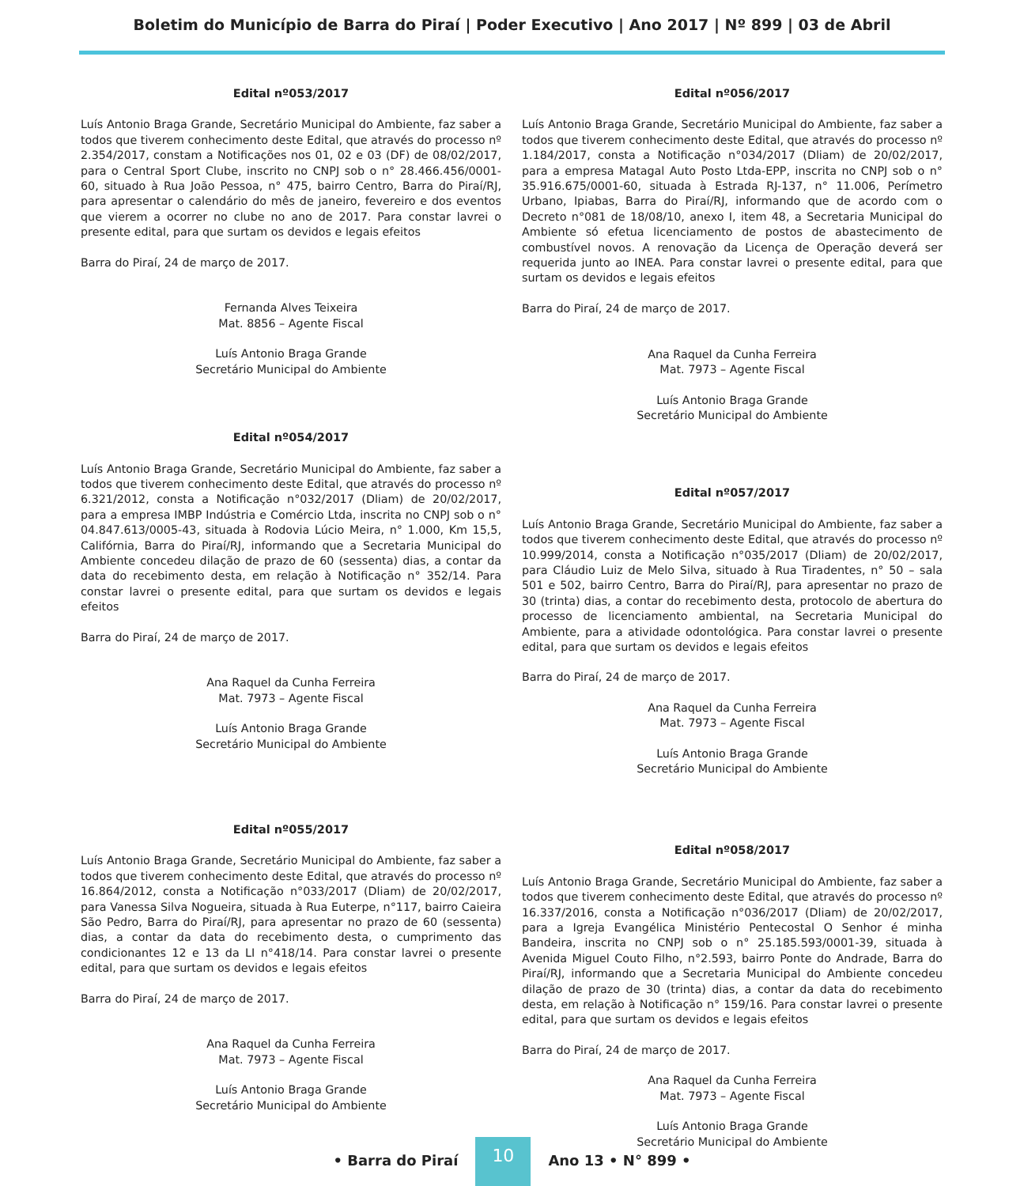Boletim do Município de Barra do Piraí | Poder Executivo | Ano 2017 | Nº 899 | 03 de Abril
Edital nº053/2017
Luís Antonio Braga Grande, Secretário Municipal do Ambiente, faz saber a todos que tiverem conhecimento deste Edital, que através do processo nº 2.354/2017, constam a Notificações nos 01, 02 e 03 (DF) de 08/02/2017, para o Central Sport Clube, inscrito no CNPJ sob o n° 28.466.456/0001-60, situado à Rua João Pessoa, n° 475, bairro Centro, Barra do Piraí/RJ, para apresentar o calendário do mês de janeiro, fevereiro e dos eventos que vierem a ocorrer no clube no ano de 2017. Para constar lavrei o presente edital, para que surtam os devidos e legais efeitos
Barra do Piraí, 24 de março de 2017.
Fernanda Alves Teixeira
Mat. 8856 – Agente Fiscal
Luís Antonio Braga Grande
Secretário Municipal do Ambiente
Edital nº054/2017
Luís Antonio Braga Grande, Secretário Municipal do Ambiente, faz saber a todos que tiverem conhecimento deste Edital, que através do processo nº 6.321/2012, consta a Notificação n°032/2017 (Dliam) de 20/02/2017, para a empresa IMBP Indústria e Comércio Ltda, inscrita no CNPJ sob o n° 04.847.613/0005-43, situada à Rodovia Lúcio Meira, n° 1.000, Km 15,5, Califórnia, Barra do Piraí/RJ, informando que a Secretaria Municipal do Ambiente concedeu dilação de prazo de 60 (sessenta) dias, a contar da data do recebimento desta, em relação à Notificação n° 352/14. Para constar lavrei o presente edital, para que surtam os devidos e legais efeitos
Barra do Piraí, 24 de março de 2017.
Ana Raquel da Cunha Ferreira
Mat. 7973 – Agente Fiscal
Luís Antonio Braga Grande
Secretário Municipal do Ambiente
Edital nº055/2017
Luís Antonio Braga Grande, Secretário Municipal do Ambiente, faz saber a todos que tiverem conhecimento deste Edital, que através do processo nº 16.864/2012, consta a Notificação n°033/2017 (Dliam) de 20/02/2017, para Vanessa Silva Nogueira, situada à Rua Euterpe, n°117, bairro Caieira São Pedro, Barra do Piraí/RJ, para apresentar no prazo de 60 (sessenta) dias, a contar da data do recebimento desta, o cumprimento das condicionantes 12 e 13 da LI n°418/14. Para constar lavrei o presente edital, para que surtam os devidos e legais efeitos
Barra do Piraí, 24 de março de 2017.
Ana Raquel da Cunha Ferreira
Mat. 7973 – Agente Fiscal
Luís Antonio Braga Grande
Secretário Municipal do Ambiente
Edital nº056/2017
Luís Antonio Braga Grande, Secretário Municipal do Ambiente, faz saber a todos que tiverem conhecimento deste Edital, que através do processo nº 1.184/2017, consta a Notificação n°034/2017 (Dliam) de 20/02/2017, para a empresa Matagal Auto Posto Ltda-EPP, inscrita no CNPJ sob o n° 35.916.675/0001-60, situada à Estrada RJ-137, n° 11.006, Perímetro Urbano, Ipiabas, Barra do Piraí/RJ, informando que de acordo com o Decreto n°081 de 18/08/10, anexo I, item 48, a Secretaria Municipal do Ambiente só efetua licenciamento de postos de abastecimento de combustível novos. A renovação da Licença de Operação deverá ser requerida junto ao INEA. Para constar lavrei o presente edital, para que surtam os devidos e legais efeitos
Barra do Piraí, 24 de março de 2017.
Ana Raquel da Cunha Ferreira
Mat. 7973 – Agente Fiscal
Luís Antonio Braga Grande
Secretário Municipal do Ambiente
Edital nº057/2017
Luís Antonio Braga Grande, Secretário Municipal do Ambiente, faz saber a todos que tiverem conhecimento deste Edital, que através do processo nº 10.999/2014, consta a Notificação n°035/2017 (Dliam) de 20/02/2017, para Cláudio Luiz de Melo Silva, situado à Rua Tiradentes, n° 50 – sala 501 e 502, bairro Centro, Barra do Piraí/RJ, para apresentar no prazo de 30 (trinta) dias, a contar do recebimento desta, protocolo de abertura do processo de licenciamento ambiental, na Secretaria Municipal do Ambiente, para a atividade odontológica. Para constar lavrei o presente edital, para que surtam os devidos e legais efeitos
Barra do Piraí, 24 de março de 2017.
Ana Raquel da Cunha Ferreira
Mat. 7973 – Agente Fiscal
Luís Antonio Braga Grande
Secretário Municipal do Ambiente
Edital nº058/2017
Luís Antonio Braga Grande, Secretário Municipal do Ambiente, faz saber a todos que tiverem conhecimento deste Edital, que através do processo nº 16.337/2016, consta a Notificação n°036/2017 (Dliam) de 20/02/2017, para a Igreja Evangélica Ministério Pentecostal O Senhor é minha Bandeira, inscrita no CNPJ sob o n° 25.185.593/0001-39, situada à Avenida Miguel Couto Filho, n°2.593, bairro Ponte do Andrade, Barra do Piraí/RJ, informando que a Secretaria Municipal do Ambiente concedeu dilação de prazo de 30 (trinta) dias, a contar da data do recebimento desta, em relação à Notificação n° 159/16. Para constar lavrei o presente edital, para que surtam os devidos e legais efeitos
Barra do Piraí, 24 de março de 2017.
Ana Raquel da Cunha Ferreira
Mat. 7973 – Agente Fiscal
Luís Antonio Braga Grande
Secretário Municipal do Ambiente
• Barra do Piraí
10
Ano 13 • N° 899 •